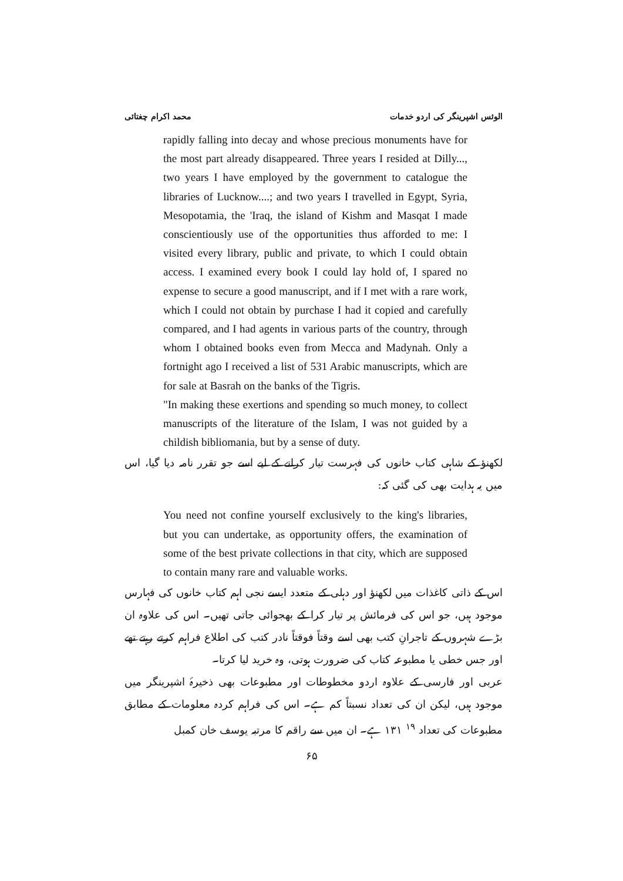الوئس اشپرینگر کی اردو خدمات محمد اکرام چغتائی
rapidly falling into decay and whose precious monuments have for the most part already disappeared. Three years I resided at Dilly..., two years I have employed by the government to catalogue the libraries of Lucknow....; and two years I travelled in Egypt, Syria, Mesopotamia, the 'Iraq, the island of Kishm and Masqat I made conscientiously use of the opportunities thus afforded to me: I visited every library, public and private, to which I could obtain access. I examined every book I could lay hold of, I spared no expense to secure a good manuscript, and if I met with a rare work, which I could not obtain by purchase I had it copied and carefully compared, and I had agents in various parts of the country, through whom I obtained books even from Mecca and Madynah. Only a fortnight ago I received a list of 531 Arabic manuscripts, which are for sale at Basrah on the banks of the Tigris.
"In making these exertions and spending so much money, to collect manuscripts of the literature of the Islam, I was not guided by a childish bibliomania, but by a sense of duty.
لکھنؤ کے شاہی کتاب خانوں کی فہرست تیار کرانے کے لیے اسے جو تقرر نامہ دیا گیا، اس میں یہ ہدایت بھی کی گئی کہ:
You need not confine yourself exclusively to the king's libraries, but you can undertake, as opportunity offers, the examination of some of the best private collections in that city, which are supposed to contain many rare and valuable works.
اس کے ذاتی کاغذات میں لکھنؤ اور دہلی کے متعدد ایسے نجی اہم کتاب خانوں کی فہارس موجود ہیں، جو اس کی فرمائش پر تیار کرا کے بھجوائی جاتی تھیں۔ اس کی علاوہ ان بڑے شہروں کے تاجرانِ کتب بھی اسے وقتاً فوقتاً نادر کتب کی اطلاع فراہم کرتے رہتے تھے اور جس خطی یا مطبوعہ کتاب کی ضرورت ہوتی، وہ خرید لیا کرتا۔
عربی اور فارسی کے علاوہ اردو مخطوطات اور مطبوعات بھی ذخیرۂ اشپرینگر میں موجود ہیں، لیکن ان کی تعداد نسبتاً کم ہے۔ اس کی فراہم کردہ معلومات کے مطابق مطبوعات کی تعداد <sup>۱۹</sup> ۱۳۱ ہے۔ ان میں سے راقم کا مرتبہ یوسف خان کمبل
۶۵